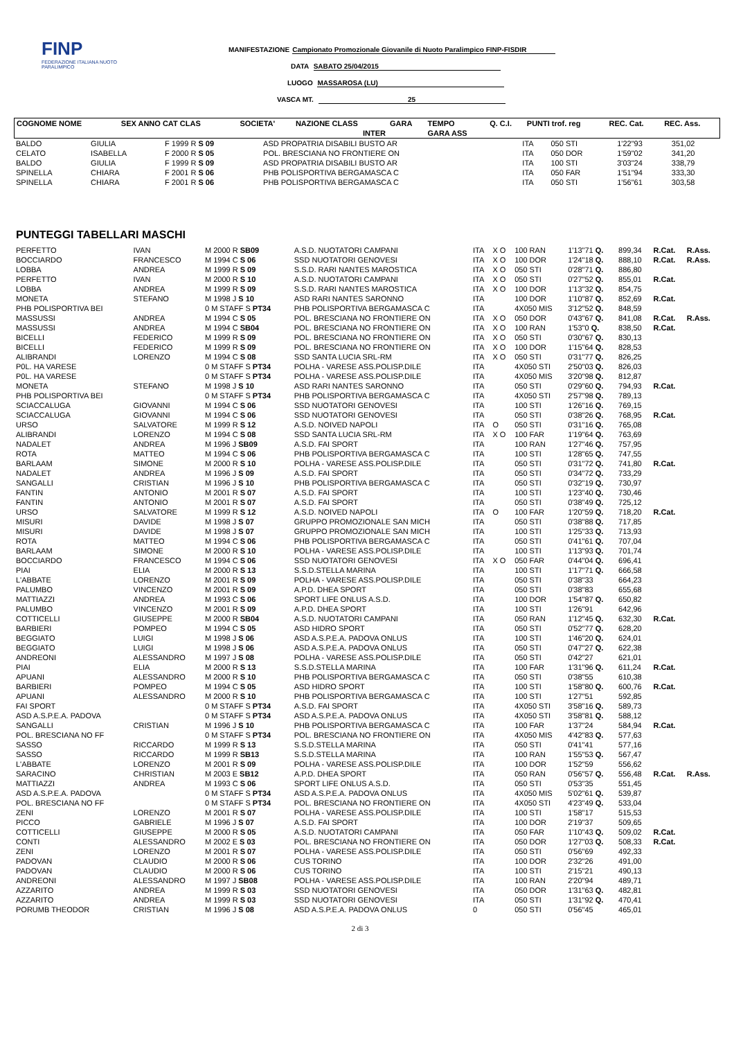FINP
FEDERAZIONE ITALIANA NUOTO PARALIMPICO
MANIFESTAZIONE Campionato Promozionale Giovanile di Nuoto Paralimpico FINP-FISDIR
DATA SABATO 25/04/2015
LUOGO MASSAROSA (LU)
VASCA MT. 25
| COGNOME NOME | | SEX ANNO CAT CLAS | SOCIETA' | NAZIONE CLASS | GARA | TEMPO | Q. C.I. | PUNTI trof. reg | REC. Cat. | REC. Ass. |
| --- | --- | --- | --- | --- | --- | --- | --- | --- | --- | --- |
| | | | | INTER | | GARA ASS | | | | |
| BALDO | GIULIA | F 1999 R S 09 | ASD PROPATRIA DISABILI BUSTO AR | ITA | 050 STI | 1'22"93 | 351,02 |
| CELATO | ISABELLA | F 2000 R S 05 | POL. BRESCIANA NO FRONTIERE ON | ITA | 050 DOR | 1'59"02 | 341,20 |
| BALDO | GIULIA | F 1999 R S 09 | ASD PROPATRIA DISABILI BUSTO AR | ITA | 100 STI | 3'03"24 | 338,79 |
| SPINELLA | CHIARA | F 2001 R S 06 | PHB POLISPORTIVA BERGAMASCA C | ITA | 050 FAR | 1'51"94 | 333,30 |
| SPINELLA | CHIARA | F 2001 R S 06 | PHB POLISPORTIVA BERGAMASCA C | ITA | 050 STI | 1'56"61 | 303,58 |
PUNTEGGI TABELLARI MASCHI
| PERFETTO | IVAN | M 2000 R SB09 | A.S.D. NUOTATORI CAMPANI | ITA | X O | 100 RAN | 1'13"71 Q. | 899,34 | R.Cat. | R.Ass. |
| BOCCIARDO | FRANCESCO | M 1994 C S 06 | SSD NUOTATORI GENOVESI | ITA | X O | 100 DOR | 1'24"18 Q. | 888,10 | R.Cat. | R.Ass. |
| LOBBA | ANDREA | M 1999 R S 09 | S.S.D. RARI NANTES MAROSTICA | ITA | X O | 050 STI | 0'28"71 Q. | 886,80 | | |
| PERFETTO | IVAN | M 2000 R S 10 | A.S.D. NUOTATORI CAMPANI | ITA | X O | 050 STI | 0'27"52 Q. | 855,01 | R.Cat. | |
| LOBBA | ANDREA | M 1999 R S 09 | S.S.D. RARI NANTES MAROSTICA | ITA | X O | 100 DOR | 1'13"32 Q. | 854,75 | | |
| MONETA | STEFANO | M 1998 J S 10 | ASD RARI NANTES SARONNO | ITA | | 100 DOR | 1'10"87 Q. | 852,69 | R.Cat. | |
| PHB POLISPORTIVA BEI | | 0 M STAFF S PT34 | PHB POLISPORTIVA BERGAMASCA C | ITA | | 4X050 MIS | 3'12"52 Q. | 848,59 | | |
| MASSUSSI | ANDREA | M 1994 C S 05 | POL. BRESCIANA NO FRONTIERE ON | ITA | X O | 050 DOR | 0'43"67 Q. | 841,08 | R.Cat. | R.Ass. |
| MASSUSSI | ANDREA | M 1994 C SB04 | POL. BRESCIANA NO FRONTIERE ON | ITA | X O | 100 RAN | 1'53"0 Q. | 838,50 | R.Cat. | |
| BICELLI | FEDERICO | M 1999 R S 09 | POL. BRESCIANA NO FRONTIERE ON | ITA | X O | 050 STI | 0'30"67 Q. | 830,13 | | |
| BICELLI | FEDERICO | M 1999 R S 09 | POL. BRESCIANA NO FRONTIERE ON | ITA | X O | 100 DOR | 1'15"64 Q. | 828,53 | | |
| ALIBRANDI | LORENZO | M 1994 C S 08 | SSD SANTA LUCIA SRL-RM | ITA | X O | 050 STI | 0'31"77 Q. | 826,25 | | |
| P0L. HA VARESE | | 0 M STAFF S PT34 | POLHA - VARESE ASS.POLISP.DILE | ITA | | 4X050 STI | 2'50"03 Q. | 826,03 | | |
| P0L. HA VARESE | | 0 M STAFF S PT34 | POLHA - VARESE ASS.POLISP.DILE | ITA | | 4X050 MIS | 3'20"98 Q. | 812,87 | | |
| MONETA | STEFANO | M 1998 J S 10 | ASD RARI NANTES SARONNO | ITA | | 050 STI | 0'29"60 Q. | 794,93 | R.Cat. | |
| PHB POLISPORTIVA BEI | | 0 M STAFF S PT34 | PHB POLISPORTIVA BERGAMASCA C | ITA | | 4X050 STI | 2'57"98 Q. | 789,13 | | |
| SCIACCALUGA | GIOVANNI | M 1994 C S 06 | SSD NUOTATORI GENOVESI | ITA | | 100 STI | 1'26"16 Q. | 769,15 | | |
| SCIACCALUGA | GIOVANNI | M 1994 C S 06 | SSD NUOTATORI GENOVESI | ITA | | 050 STI | 0'38"26 Q. | 768,95 | R.Cat. | |
| URSO | SALVATORE | M 1999 R S 12 | A.S.D. NOIVED NAPOLI | ITA | O | 050 STI | 0'31"16 Q. | 765,08 | | |
| ALIBRANDI | LORENZO | M 1994 C S 08 | SSD SANTA LUCIA SRL-RM | ITA | X O | 100 FAR | 1'19"64 Q. | 763,69 | | |
| NADALET | ANDREA | M 1996 J SB09 | A.S.D. FAI SPORT | ITA | | 100 RAN | 1'27"46 Q. | 757,95 | | |
| ROTA | MATTEO | M 1994 C S 06 | PHB POLISPORTIVA BERGAMASCA C | ITA | | 100 STI | 1'28"65 Q. | 747,55 | | |
| BARLAAM | SIMONE | M 2000 R S 10 | POLHA - VARESE ASS.POLISP.DILE | ITA | | 050 STI | 0'31"72 Q. | 741,80 | R.Cat. | |
| NADALET | ANDREA | M 1996 J S 09 | A.S.D. FAI SPORT | ITA | | 050 STI | 0'34"72 Q. | 733,29 | | |
| SANGALLI | CRISTIAN | M 1996 J S 10 | PHB POLISPORTIVA BERGAMASCA C | ITA | | 050 STI | 0'32"19 Q. | 730,97 | | |
| FANTIN | ANTONIO | M 2001 R S 07 | A.S.D. FAI SPORT | ITA | | 100 STI | 1'23"40 Q. | 730,46 | | |
| FANTIN | ANTONIO | M 2001 R S 07 | A.S.D. FAI SPORT | ITA | | 050 STI | 0'38"49 Q. | 725,12 | | |
| URSO | SALVATORE | M 1999 R S 12 | A.S.D. NOIVED NAPOLI | ITA | O | 100 FAR | 1'20"59 Q. | 718,20 | R.Cat. | |
| MISURI | DAVIDE | M 1998 J S 07 | GRUPPO PROMOZIONALE SAN MICH | ITA | | 050 STI | 0'38"88 Q. | 717,85 | | |
| MISURI | DAVIDE | M 1998 J S 07 | GRUPPO PROMOZIONALE SAN MICH | ITA | | 100 STI | 1'25"33 Q. | 713,93 | | |
| ROTA | MATTEO | M 1994 C S 06 | PHB POLISPORTIVA BERGAMASCA C | ITA | | 050 STI | 0'41"61 Q. | 707,04 | | |
| BARLAAM | SIMONE | M 2000 R S 10 | POLHA - VARESE ASS.POLISP.DILE | ITA | | 100 STI | 1'13"93 Q. | 701,74 | | |
| BOCCIARDO | FRANCESCO | M 1994 C S 06 | SSD NUOTATORI GENOVESI | ITA | X O | 050 FAR | 0'44"04 Q. | 696,41 | | |
| PIAI | ELIA | M 2000 R S 13 | S.S.D.STELLA MARINA | ITA | | 100 STI | 1'17"71 Q. | 666,58 | | |
| L'ABBATE | LORENZO | M 2001 R S 09 | POLHA - VARESE ASS.POLISP.DILE | ITA | | 050 STI | 0'38"33 | 664,23 | | |
| PALUMBO | VINCENZO | M 2001 R S 09 | A.P.D. DHEA SPORT | ITA | | 050 STI | 0'38"83 | 655,68 | | |
| MATTIAZZI | ANDREA | M 1993 C S 06 | SPORT LIFE ONLUS A.S.D. | ITA | | 100 DOR | 1'54"87 Q. | 650,82 | | |
| PALUMBO | VINCENZO | M 2001 R S 09 | A.P.D. DHEA SPORT | ITA | | 100 STI | 1'26"91 | 642,96 | | |
| COTTICELLI | GIUSEPPE | M 2000 R SB04 | A.S.D. NUOTATORI CAMPANI | ITA | | 050 RAN | 1'12"45 Q. | 632,30 | R.Cat. | |
| BARBIERI | POMPEO | M 1994 C S 05 | ASD HIDRO SPORT | ITA | | 050 STI | 0'52"77 Q. | 628,20 | | |
| BEGGIATO | LUIGI | M 1998 J S 06 | ASD A.S.P.E.A. PADOVA ONLUS | ITA | | 100 STI | 1'46"20 Q. | 624,01 | | |
| BEGGIATO | LUIGI | M 1998 J S 06 | ASD A.S.P.E.A. PADOVA ONLUS | ITA | | 050 STI | 0'47"27 Q. | 622,38 | | |
| ANDREONI | ALESSANDRO | M 1997 J S 08 | POLHA - VARESE ASS.POLISP.DILE | ITA | | 050 STI | 0'42"27 | 621,01 | | |
| PIAI | ELIA | M 2000 R S 13 | S.S.D.STELLA MARINA | ITA | | 100 FAR | 1'31"96 Q. | 611,24 | R.Cat. | |
| APUANI | ALESSANDRO | M 2000 R S 10 | PHB POLISPORTIVA BERGAMASCA C | ITA | | 050 STI | 0'38"55 | 610,38 | | |
| BARBIERI | POMPEO | M 1994 C S 05 | ASD HIDRO SPORT | ITA | | 100 STI | 1'58"80 Q. | 600,76 | R.Cat. | |
| APUANI | ALESSANDRO | M 2000 R S 10 | PHB POLISPORTIVA BERGAMASCA C | ITA | | 100 STI | 1'27"51 | 592,85 | | |
| FAI SPORT | | 0 M STAFF S PT34 | A.S.D. FAI SPORT | ITA | | 4X050 STI | 3'58"16 Q. | 589,73 | | |
| ASD A.S.P.E.A. PADOVA | | 0 M STAFF S PT34 | ASD A.S.P.E.A. PADOVA ONLUS | ITA | | 4X050 STI | 3'58"81 Q. | 588,12 | | |
| SANGALLI | CRISTIAN | M 1996 J S 10 | PHB POLISPORTIVA BERGAMASCA C | ITA | | 100 FAR | 1'37"24 | 584,94 | R.Cat. | |
| POL. BRESCIANA NO FF | | 0 M STAFF S PT34 | POL. BRESCIANA NO FRONTIERE ON | ITA | | 4X050 MIS | 4'42"83 Q. | 577,63 | | |
| SASSO | RICCARDO | M 1999 R S 13 | S.S.D.STELLA MARINA | ITA | | 050 STI | 0'41"41 | 577,16 | | |
| SASSO | RICCARDO | M 1999 R SB13 | S.S.D.STELLA MARINA | ITA | | 100 RAN | 1'55"53 Q. | 567,47 | | |
| L'ABBATE | LORENZO | M 2001 R S 09 | POLHA - VARESE ASS.POLISP.DILE | ITA | | 100 DOR | 1'52"59 | 556,62 | | |
| SARACINO | CHRISTIAN | M 2003 E SB12 | A.P.D. DHEA SPORT | ITA | | 050 RAN | 0'56"57 Q. | 556,48 | R.Cat. | R.Ass. |
| MATTIAZZI | ANDREA | M 1993 C S 06 | SPORT LIFE ONLUS A.S.D. | ITA | | 050 STI | 0'53"35 | 551,45 | | |
| ASD A.S.P.E.A. PADOVA | | 0 M STAFF S PT34 | ASD A.S.P.E.A. PADOVA ONLUS | ITA | | 4X050 MIS | 5'02"61 Q. | 539,87 | | |
| POL. BRESCIANA NO FF | | 0 M STAFF S PT34 | POL. BRESCIANA NO FRONTIERE ON | ITA | | 4X050 STI | 4'23"49 Q. | 533,04 | | |
| ZENI | LORENZO | M 2001 R S 07 | POLHA - VARESE ASS.POLISP.DILE | ITA | | 100 STI | 1'58"17 | 515,53 | | |
| PICCO | GABRIELE | M 1996 J S 07 | A.S.D. FAI SPORT | ITA | | 100 DOR | 2'19"37 | 509,65 | | |
| COTTICELLI | GIUSEPPE | M 2000 R S 05 | A.S.D. NUOTATORI CAMPANI | ITA | | 050 FAR | 1'10"43 Q. | 509,02 | R.Cat. | |
| CONTI | ALESSANDRO | M 2002 E S 03 | POL. BRESCIANA NO FRONTIERE ON | ITA | | 050 DOR | 1'27"03 Q. | 508,33 | R.Cat. | |
| ZENI | LORENZO | M 2001 R S 07 | POLHA - VARESE ASS.POLISP.DILE | ITA | | 050 STI | 0'56"69 | 492,33 | | |
| PADOVAN | CLAUDIO | M 2000 R S 06 | CUS TORINO | ITA | | 100 DOR | 2'32"26 | 491,00 | | |
| PADOVAN | CLAUDIO | M 2000 R S 06 | CUS TORINO | ITA | | 100 STI | 2'15"21 | 490,13 | | |
| ANDREONI | ALESSANDRO | M 1997 J SB08 | POLHA - VARESE ASS.POLISP.DILE | ITA | | 100 RAN | 2'20"94 | 489,71 | | |
| AZZARITO | ANDREA | M 1999 R S 03 | SSD NUOTATORI GENOVESI | ITA | | 050 DOR | 1'31"63 Q. | 482,81 | | |
| AZZARITO | ANDREA | M 1999 R S 03 | SSD NUOTATORI GENOVESI | ITA | | 050 STI | 1'31"92 Q. | 470,41 | | |
| PORUMB THEODOR | CRISTIAN | M 1996 J S 08 | ASD A.S.P.E.A. PADOVA ONLUS | 0 | | 050 STI | 0'56"45 | 465,01 | | |
2 di 3